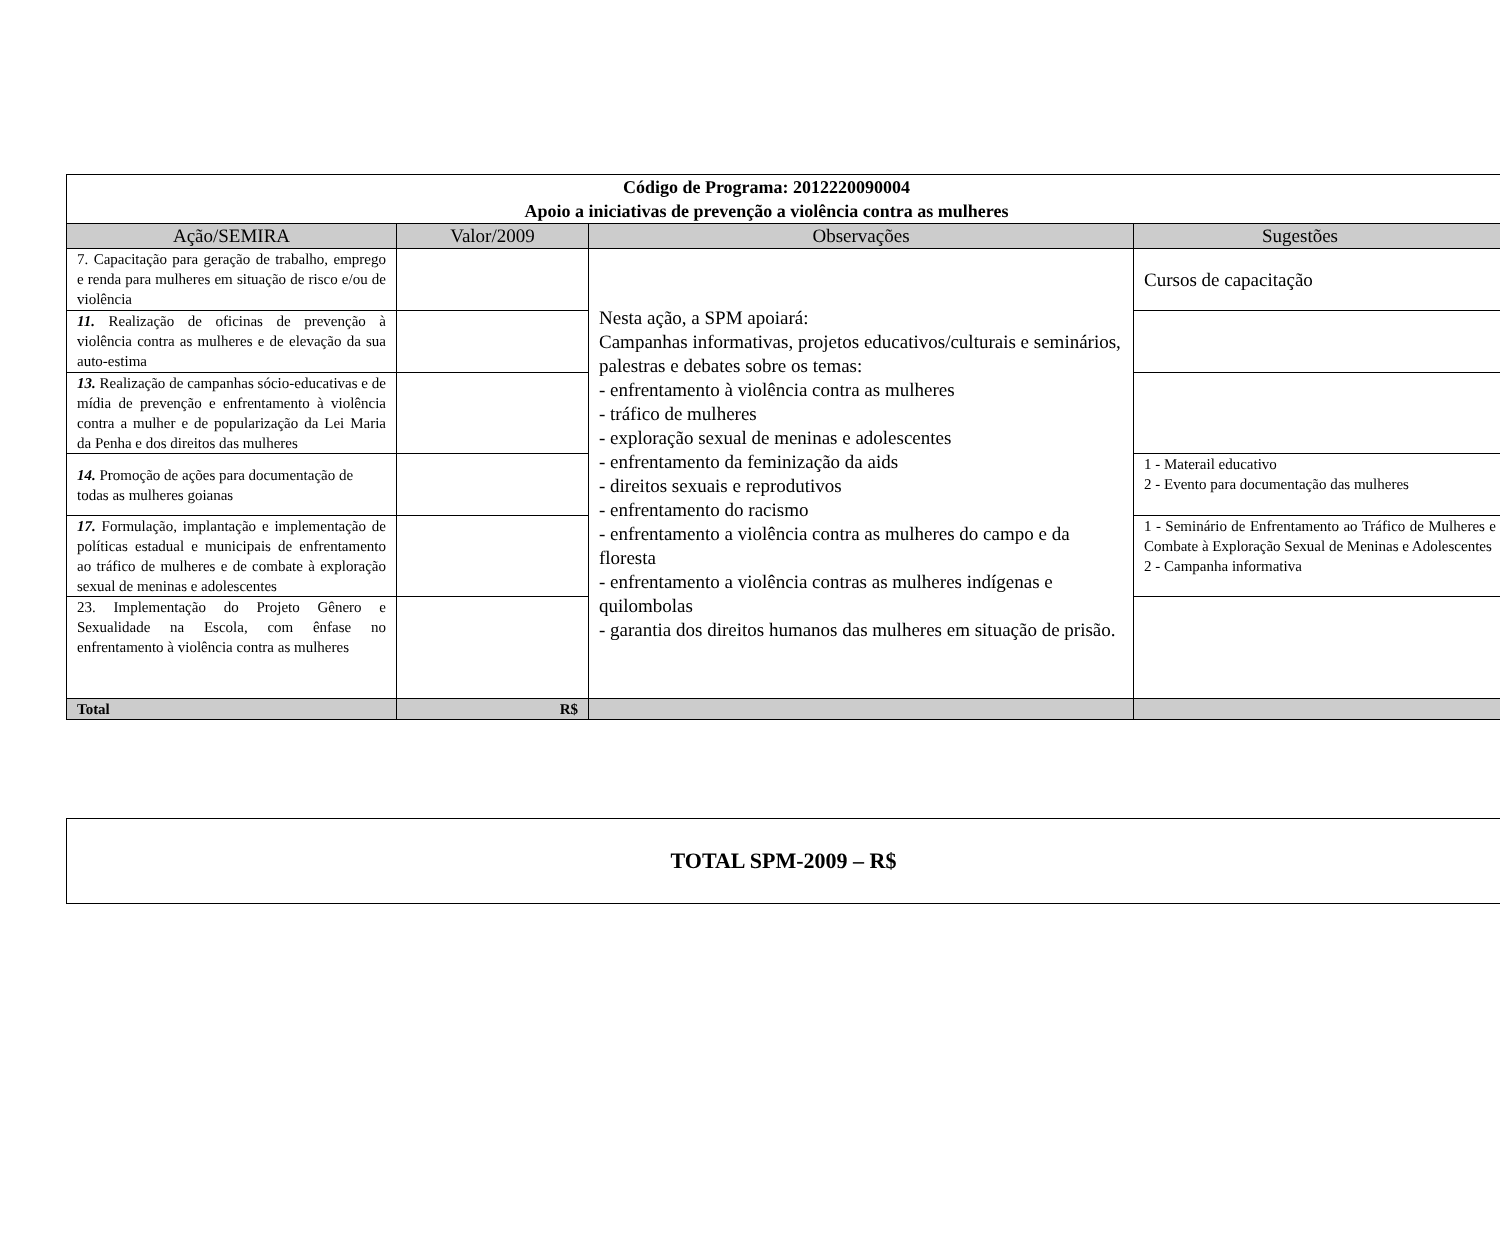| Código de Programa: 2012220090004 Apoio a iniciativas de prevenção a violência contra as mulheres | | | |
| Ação/SEMIRA | Valor/2009 | Observações | Sugestões |
| 7. Capacitação para geração de trabalho, emprego e renda para mulheres em situação de risco e/ou de violência | | Nesta ação, a SPM apoiará: Campanhas informativas, projetos educativos/culturais e seminários, palestras e debates sobre os temas: - enfrentamento à violência contra as mulheres - tráfico de mulheres - exploração sexual de meninas e adolescentes - enfrentamento da feminização da aids - direitos sexuais e reprodutivos - enfrentamento do racismo - enfrentamento a violência contra as mulheres do campo e da floresta - enfrentamento a violência contras as mulheres indígenas e quilombolas - garantia dos direitos humanos das mulheres em situação de prisão. | Cursos de capacitação |
| 11. Realização de oficinas de prevenção à violência contra as mulheres e de elevação da sua auto-estima | | | |
| 13. Realização de campanhas sócio-educativas e de mídia de prevenção e enfrentamento à violência contra a mulher e de popularização da Lei Maria da Penha e dos direitos das mulheres | | | |
| 14. Promoção de ações para documentação de todas as mulheres goianas | | | 1 - Materail educativo 2 - Evento para documentação das mulheres |
| 17. Formulação, implantação e implementação de políticas estadual e municipais de enfrentamento ao tráfico de mulheres e de combate à exploração sexual de meninas e adolescentes | | | 1 - Seminário de Enfrentamento ao Tráfico de Mulheres e Combate à Exploração Sexual de Meninas e Adolescentes 2 - Campanha informativa |
| 23. Implementação do Projeto Gênero e Sexualidade na Escola, com ênfase no enfrentamento à violência contra as mulheres | | | |
| Total | R$ | | |
TOTAL SPM-2009 – R$